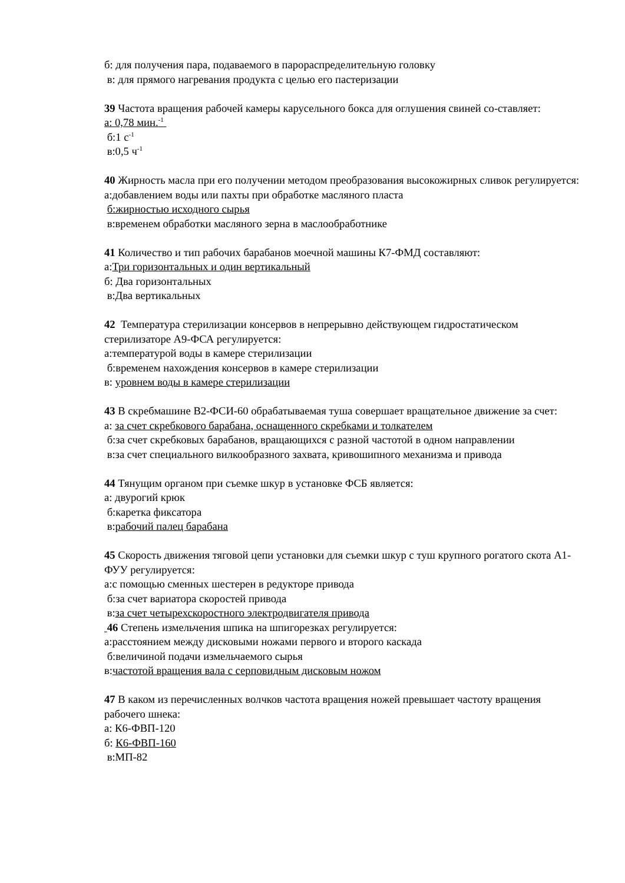б: для получения пара, подаваемого в парораспределительную головку
в: для прямого нагревания продукта с целью его пастеризации
39 Частота вращения рабочей камеры карусельного бокса для оглушения свиней со-ставляет:
а: 0,78 мин.<sup>-1</sup>
б:1 с<sup>-1</sup>
в:0,5 ч<sup>-1</sup>
40 Жирность масла при его получении методом преобразования высокожирных сливок регулируется:
а:добавлением воды или пахты при обработке масляного пласта
б:жирностью исходного сырья
в:временем обработки масляного зерна в маслообработнике
41 Количество и тип рабочих барабанов моечной машины К7-ФМД составляют:
а:Три горизонтальных и один вертикальный
б: Два горизонтальных
в:Два вертикальных
42 Температура стерилизации консервов в непрерывно действующем гидростатическом стерилизаторе А9-ФСА регулируется:
а:температурой воды в камере стерилизации
б:временем нахождения консервов в камере стерилизации
в: уровнем воды в камере стерилизации
43 В скребмашине В2-ФСИ-60 обрабатываемая туша совершает вращательное движение за счет:
а: за счет скребкового барабана, оснащенного скребками и толкателем
б:за счет скребковых барабанов, вращающихся с разной частотой в одном направлении
в:за счет специального вилкообразного захвата, кривошипного механизма и привода
44 Тянущим органом при съемке шкур в установке ФСБ является:
а: двурогий крюк
б:каретка фиксатора
в:рабочий палец барабана
45 Скорость движения тяговой цепи установки для съемки шкур с туш крупного рогатого скота А1-ФУУ регулируется:
а:с помощью сменных шестерен в редукторе привода
б:за счет вариатора скоростей привода
в:за счет четырехскоростного электродвигателя привода
46 Степень измельчения шпика на шпигорезках регулируется:
а:расстоянием между дисковыми ножами первого и второго каскада
б:величиной подачи измельчаемого сырья
в:частотой вращения вала с серповидным дисковым ножом
47 В каком из перечисленных волчков частота вращения ножей превышает частоту вращения рабочего шнека:
а: К6-ФВП-120
б: К6-ФВП-160
в:МП-82